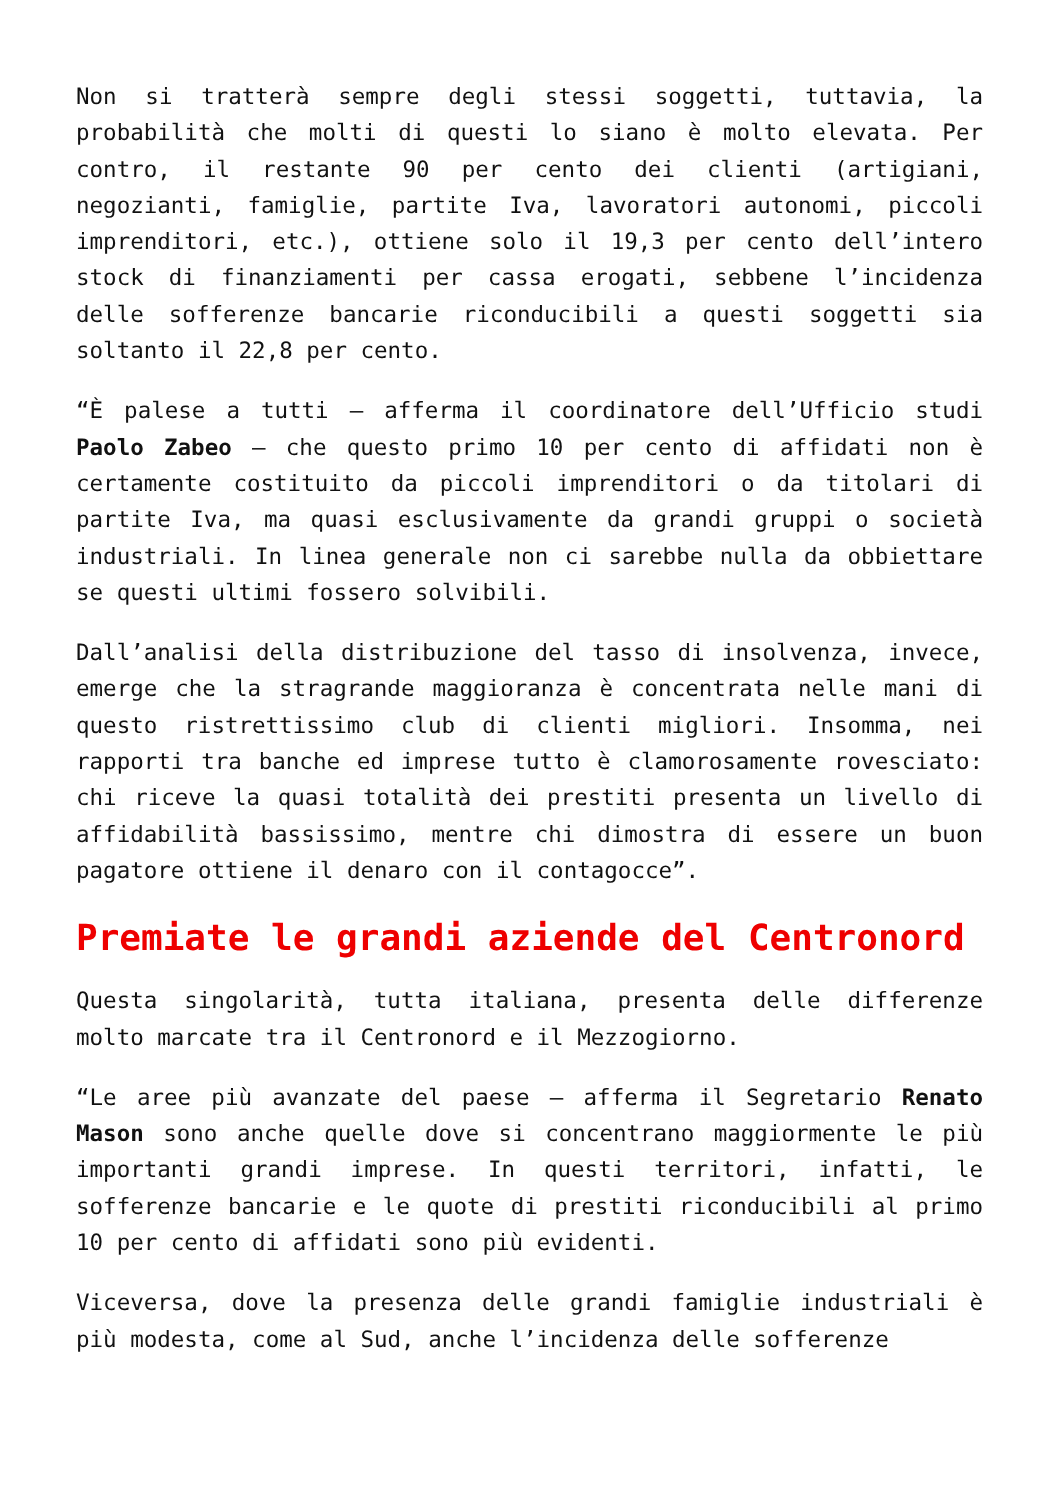Non si tratterà sempre degli stessi soggetti, tuttavia, la probabilità che molti di questi lo siano è molto elevata. Per contro, il restante 90 per cento dei clienti (artigiani, negozianti, famiglie, partite Iva, lavoratori autonomi, piccoli imprenditori, etc.), ottiene solo il 19,3 per cento dell’intero stock di finanziamenti per cassa erogati, sebbene l’incidenza delle sofferenze bancarie riconducibili a questi soggetti sia soltanto il 22,8 per cento.
“È palese a tutti – afferma il coordinatore dell’Ufficio studi Paolo Zabeo – che questo primo 10 per cento di affidati non è certamente costituito da piccoli imprenditori o da titolari di partite Iva, ma quasi esclusivamente da grandi gruppi o società industriali. In linea generale non ci sarebbe nulla da obbiettare se questi ultimi fossero solvibili.
Dall’analisi della distribuzione del tasso di insolvenza, invece, emerge che la stragrande maggioranza è concentrata nelle mani di questo ristrettissimo club di clienti migliori. Insomma, nei rapporti tra banche ed imprese tutto è clamorosamente rovesciato: chi riceve la quasi totalità dei prestiti presenta un livello di affidabilità bassissimo, mentre chi dimostra di essere un buon pagatore ottiene il denaro con il contagocce”.
Premiate le grandi aziende del Centronord
Questa singolarità, tutta italiana, presenta delle differenze molto marcate tra il Centronord e il Mezzogiorno.
“Le aree più avanzate del paese – afferma il Segretario Renato Mason sono anche quelle dove si concentrano maggiormente le più importanti grandi imprese. In questi territori, infatti, le sofferenze bancarie e le quote di prestiti riconducibili al primo 10 per cento di affidati sono più evidenti.
Viceversa, dove la presenza delle grandi famiglie industriali è più modesta, come al Sud, anche l’incidenza delle sofferenze